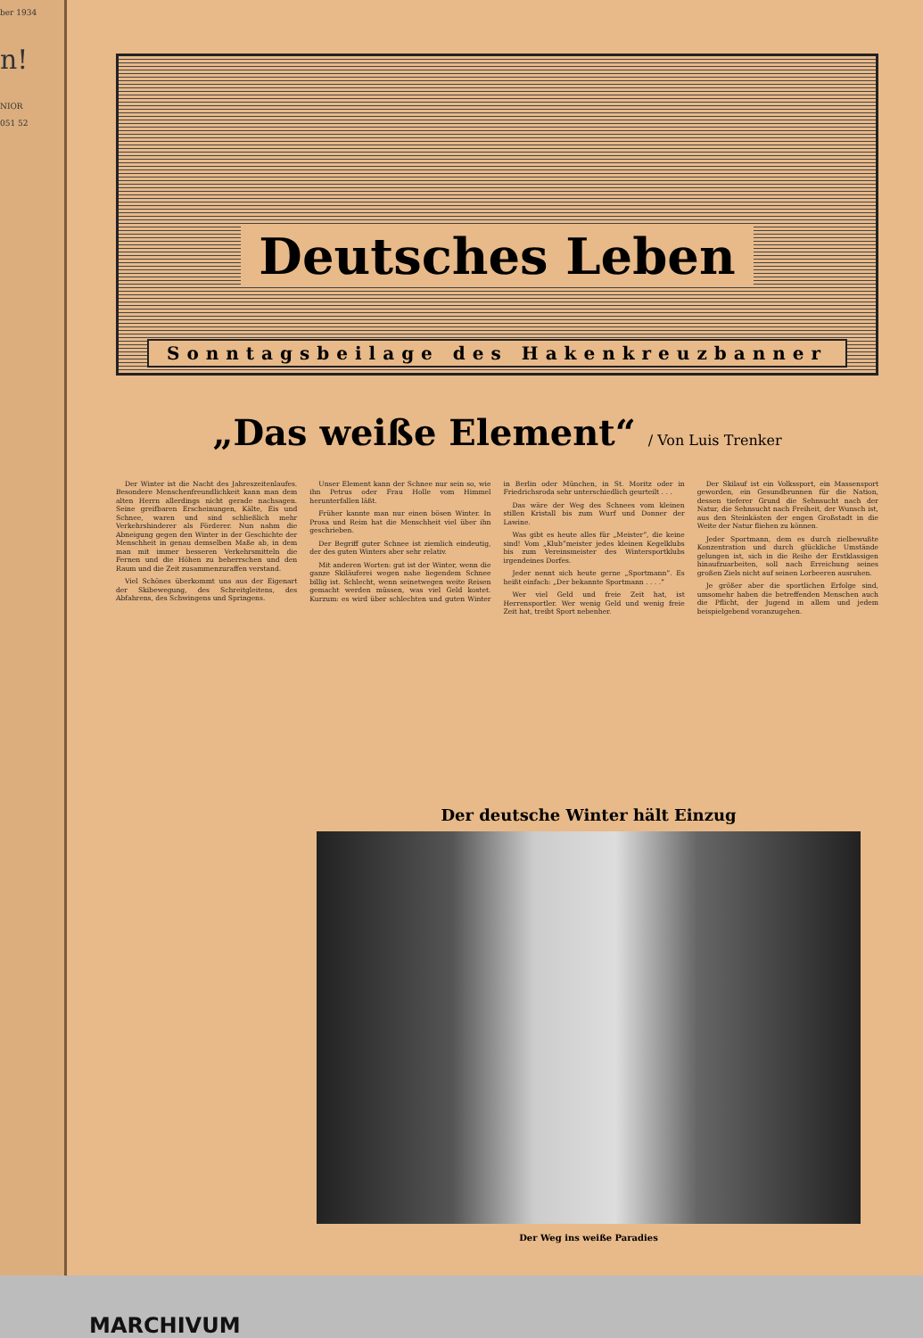ber 1934
n!
NIOR
051 52
Deutsches Leben
Sonntagsbeilage des Hakenkreuzbanner
„Das weiße Element“ / Von Luis Trenker
Der Winter ist die Nacht des Jahreszeitenlaufes. Besondere Menschenfreundlichkeit kann man dem alten Herrn allerdings nicht gerade nachsagen. Seine greifbaren Erscheinungen, Kälte, Eis und Schnee, waren und sind schließlich mehr Verkehrshinderer als Förderer. Nun nahm die Abneigung gegen den Winter in der Geschichte der Menschheit in genau demselben Maße ab, in dem man mit immer besseren Verkehrsmitteln die Fernen und die Höhen zu beherrschen und den Raum und die Zeit zusammenzuraffen verstand.
Viel Schönes überkommt uns aus der Eigenart der Skibewegung, des Schreitgleitens, des Abfahrens, des Schwingens und Springens.
Unser Element kann der Schnee nur sein so, wie ihn Petrus oder Frau Holle vom Himmel herunterfallen läßt.
Früher kannte man nur einen bösen Winter. In Prosa und Reim hat die Menschheit viel über ihn geschrieben.
Der Begriff guter Schnee ist ziemlich eindeutig, der des guten Winters aber sehr relativ.
Mit anderen Worten: gut ist der Winter, wenn die ganze Skiläuferei wegen nahe liegendem Schnee billig ist. Schlecht, wenn seinetwegen weite Reisen gemacht werden müssen, was viel Geld kostet. Kurzum: es wird über schlechten und guten Winter in Berlin oder München, in St. Moritz oder in Friedrichsroda sehr unterschiedlich geurteilt . . .
Das wäre der Weg des Schnees vom kleinen stillen Kristall bis zum Wurf und Donner der Lawine.
Was gibt es heute alles für „Meister“, die keine sind! Vom „Klub“meister jedes kleinen Kegelklubs bis zum Vereinsmeister des Wintersportklubs irgendeines Dorfes.
Jeder nennt sich heute gerne „Sportmann“. Es heißt einfach: „Der bekannte Sportmann . . . .“
Wer viel Geld und freie Zeit hat, ist Herrensportler. Wer wenig Geld und wenig freie Zeit hat, treibt Sport nebenher.
Der Skilauf ist ein Volkssport, ein Massensport geworden, ein Gesundbrunnen für die Nation, dessen tieferer Grund die Sehnsucht nach der Natur, die Sehnsucht nach Freiheit, der Wunsch ist, aus den Steinkästen der engen Großstadt in die Weite der Natur fliehen zu können.
Jeder Sportmann, dem es durch zielbewußte Konzentration und durch glückliche Umstände gelungen ist, sich in die Reihe der Erstklassigen hinaufzuarbeiten, soll nach Erreichung seines großen Ziels nicht auf seinen Lorbeeren ausruhen.
Je größer aber die sportlichen Erfolge sind, umsomehr haben die betreffenden Menschen auch die Pflicht, der Jugend in allem und jedem beispielgebend voranzugehen.
Der deutsche Winter hält Einzug
Der Weg ins weiße Paradies
MARCHIVUM